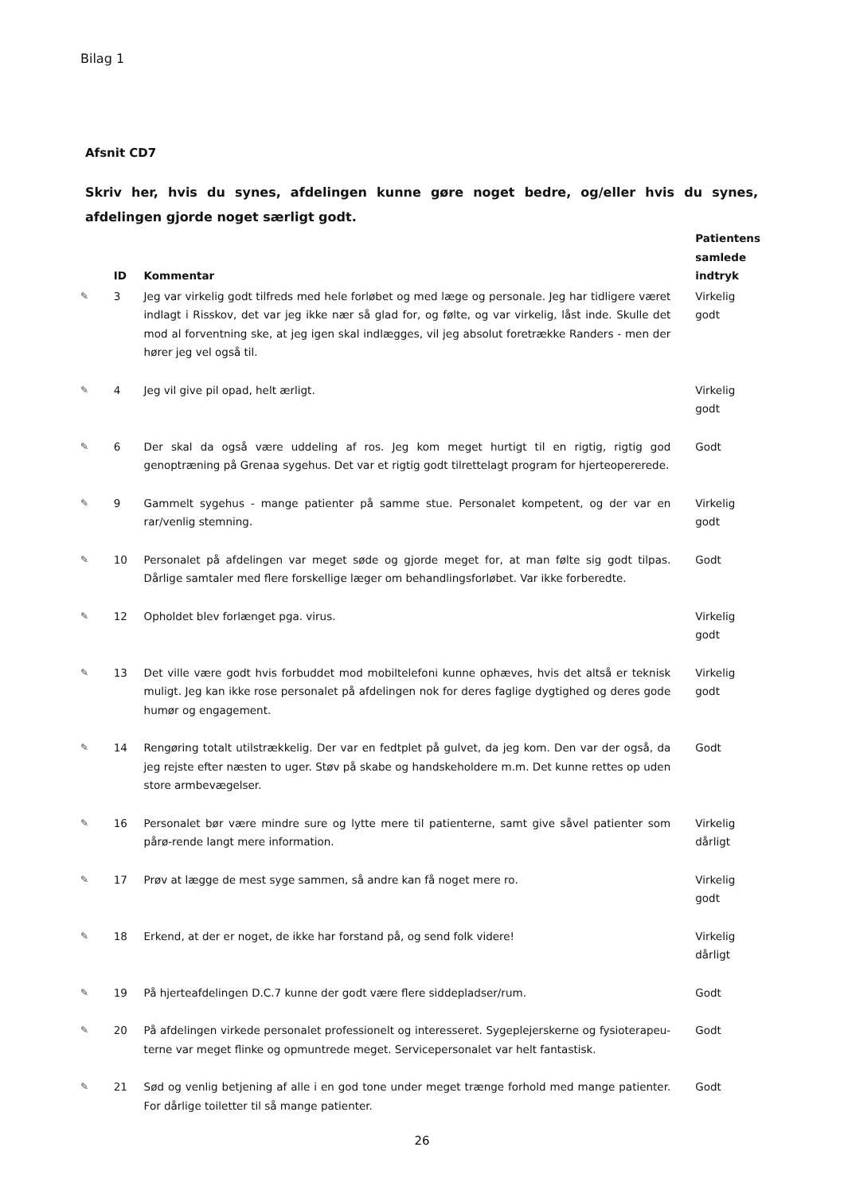Bilag 1
Afsnit CD7
Skriv her, hvis du synes, afdelingen kunne gøre noget bedre, og/eller hvis du synes, afdelingen gjorde noget særligt godt.
| | ID | Kommentar | Patientens samlede indtryk |
| --- | --- | --- | --- |
| ✎ | 3 | Jeg var virkelig godt tilfreds med hele forløbet og med læge og personale. Jeg har tidligere været indlagt i Risskov, det var jeg ikke nær så glad for, og følte, og var virkelig, låst inde. Skulle det mod al forventning ske, at jeg igen skal indlægges, vil jeg absolut foretrække Randers - men der hører jeg vel også til. | Virkelig godt |
| ✎ | 4 | Jeg vil give pil opad, helt ærligt. | Virkelig godt |
| ✎ | 6 | Der skal da også være uddeling af ros. Jeg kom meget hurtigt til en rigtig, rigtig god genoptræning på Grenaa sygehus. Det var et rigtig godt tilrettelagt program for hjerteopererede. | Godt |
| ✎ | 9 | Gammelt sygehus - mange patienter på samme stue. Personalet kompetent, og der var en rar/venlig stemning. | Virkelig godt |
| ✎ | 10 | Personalet på afdelingen var meget søde og gjorde meget for, at man følte sig godt tilpas. Dårlige samtaler med flere forskellige læger om behandlingsforløbet. Var ikke forberedte. | Godt |
| ✎ | 12 | Opholdet blev forlænget pga. virus. | Virkelig godt |
| ✎ | 13 | Det ville være godt hvis forbuddet mod mobiltelefoni kunne ophæves, hvis det altså er teknisk muligt. Jeg kan ikke rose personalet på afdelingen nok for deres faglige dygtighed og deres gode humør og engagement. | Virkelig godt |
| ✎ | 14 | Rengøring totalt utilstrækkelig. Der var en fedtplet på gulvet, da jeg kom. Den var der også, da jeg rejste efter næsten to uger. Støv på skabe og handskeholdere m.m. Det kunne rettes op uden store armbevægelser. | Godt |
| ✎ | 16 | Personalet bør være mindre sure og lytte mere til patienterne, samt give såvel patienter som pårø-rende langt mere information. | Virkelig dårligt |
| ✎ | 17 | Prøv at lægge de mest syge sammen, så andre kan få noget mere ro. | Virkelig godt |
| ✎ | 18 | Erkend, at der er noget, de ikke har forstand på, og send folk videre! | Virkelig dårligt |
| ✎ | 19 | På hjerteafdelingen D.C.7 kunne der godt være flere siddepladser/rum. | Godt |
| ✎ | 20 | På afdelingen virkede personalet professionelt og interesseret. Sygeplejerskerne og fysioterapeu-terne var meget flinke og opmuntrede meget. Servicepersonalet var helt fantastisk. | Godt |
| ✎ | 21 | Sød og venlig betjening af alle i en god tone under meget trænge forhold med mange patienter. For dårlige toiletter til så mange patienter. | Godt |
26